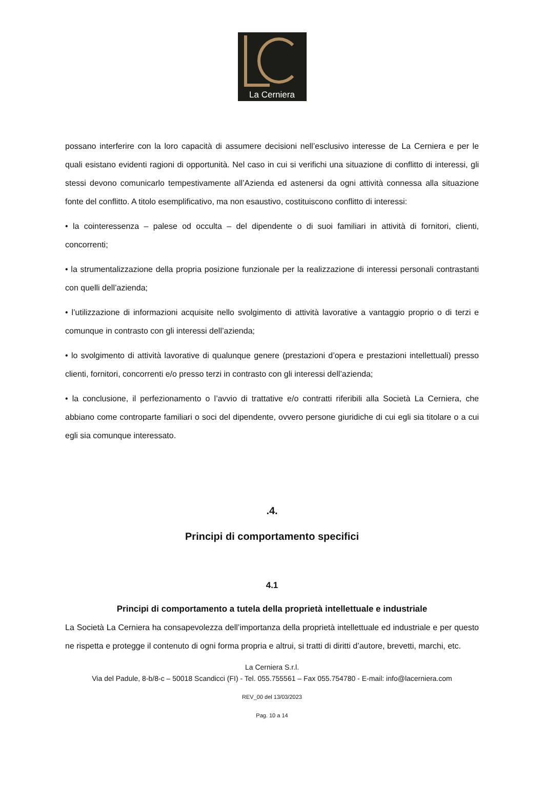La Cerniera
possano interferire con la loro capacità di assumere decisioni nell’esclusivo interesse de La Cerniera e per le quali esistano evidenti ragioni di opportunità. Nel caso in cui si verifichi una situazione di conflitto di interessi, gli stessi devono comunicarlo tempestivamente all’Azienda ed astenersi da ogni attività connessa alla situazione fonte del conflitto. A titolo esemplificativo, ma non esaustivo, costituiscono conflitto di interessi:
• la cointeressenza – palese od occulta – del dipendente o di suoi familiari in attività di fornitori, clienti, concorrenti;
• la strumentalizzazione della propria posizione funzionale per la realizzazione di interessi personali contrastanti con quelli dell’azienda;
• l’utilizzazione di informazioni acquisite nello svolgimento di attività lavorative a vantaggio proprio o di terzi e comunque in contrasto con gli interessi dell’azienda;
• lo svolgimento di attività lavorative di qualunque genere (prestazioni d’opera e prestazioni intellettuali) presso clienti, fornitori, concorrenti e/o presso terzi in contrasto con gli interessi dell’azienda;
• la conclusione, il perfezionamento o l’avvio di trattative e/o contratti riferibili alla Società La Cerniera, che abbiano come controparte familiari o soci del dipendente, ovvero persone giuridiche di cui egli sia titolare o a cui egli sia comunque interessato.
.4.
Principi di comportamento specifici
4.1
Principi di comportamento a tutela della proprietà intellettuale e industriale
La Società La Cerniera ha consapevolezza dell’importanza della proprietà intellettuale ed industriale e per questo ne rispetta e protegge il contenuto di ogni forma propria e altrui, si tratti di diritti d’autore, brevetti, marchi, etc.
La Cerniera S.r.l.
Via del Padule, 8-b/8-c – 50018 Scandicci (FI) - Tel. 055.755561 – Fax 055.754780 - E-mail: info@lacerniera.com
REV_00 del 13/03/2023
Pag. 10 a 14